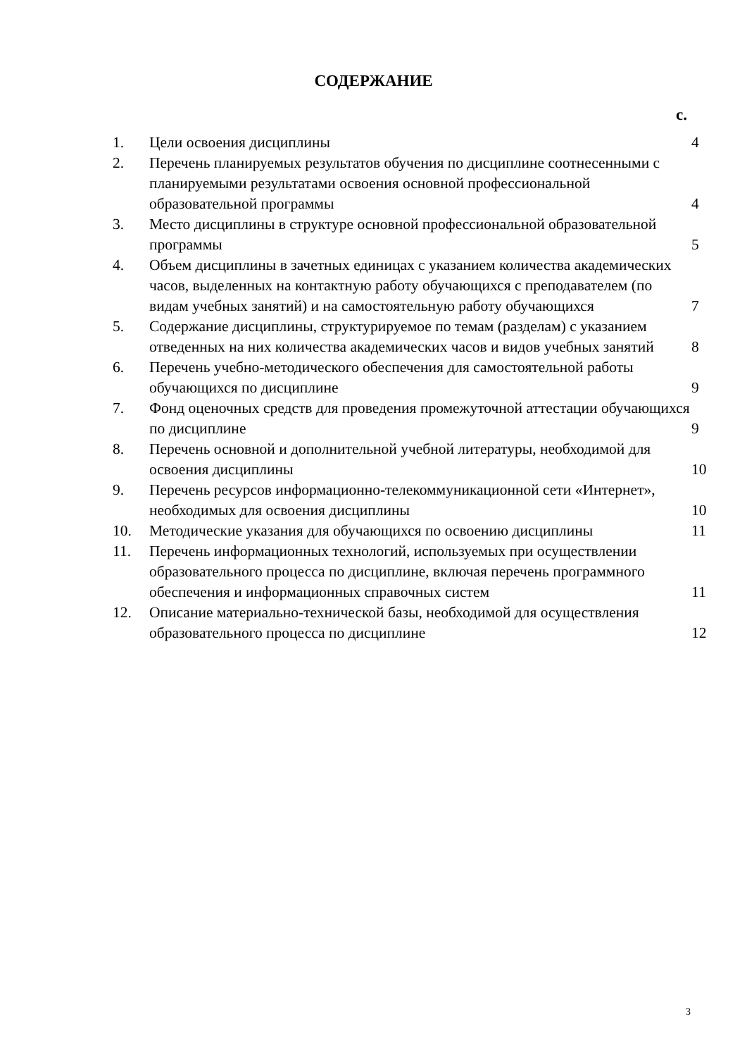СОДЕРЖАНИЕ
с.
| 1. | Цели освоения дисциплины | 4 |
| 2. | Перечень планируемых результатов обучения по дисциплине соотнесенными с планируемыми результатами освоения основной профессиональной образовательной программы | 4 |
| 3. | Место дисциплины в структуре основной профессиональной образовательной программы | 5 |
| 4. | Объем дисциплины в зачетных единицах с указанием количества академических часов, выделенных на контактную работу обучающихся с преподавателем (по видам учебных занятий) и на самостоятельную работу обучающихся | 7 |
| 5. | Содержание дисциплины, структурируемое по темам (разделам) с указанием отведенных на них количества академических часов и видов учебных занятий | 8 |
| 6. | Перечень учебно-методического обеспечения для самостоятельной работы обучающихся по дисциплине | 9 |
| 7. | Фонд оценочных средств для проведения промежуточной аттестации обучающихся по дисциплине | 9 |
| 8. | Перечень основной и дополнительной учебной литературы, необходимой для освоения дисциплины | 10 |
| 9. | Перечень ресурсов информационно-телекоммуникационной сети «Интернет», необходимых для освоения дисциплины | 10 |
| 10. | Методические указания для обучающихся по освоению дисциплины | 11 |
| 11. | Перечень информационных технологий, используемых при осуществлении образовательного процесса по дисциплине, включая перечень программного обеспечения и информационных справочных систем | 11 |
| 12. | Описание материально-технической базы, необходимой для осуществления образовательного процесса по дисциплине | 12 |
3